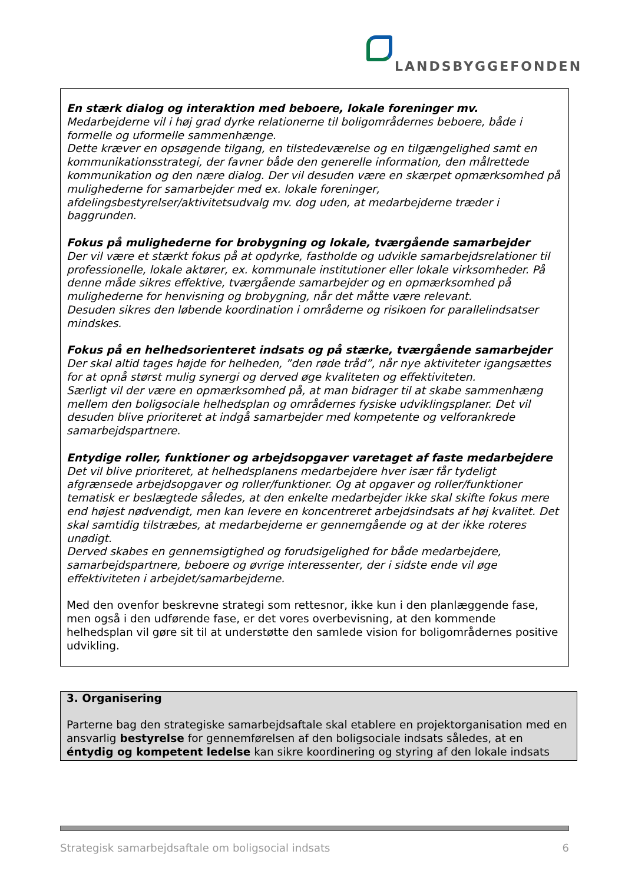LANDSBYGGEFONDEN
En stærk dialog og interaktion med beboere, lokale foreninger mv.
Medarbejderne vil i høj grad dyrke relationerne til boligområdernes beboere, både i formelle og uformelle sammenhænge.
Dette kræver en opsøgende tilgang, en tilstedeværelse og en tilgængelighed samt en kommunikationsstrategi, der favner både den generelle information, den målrettede kommunikation og den nære dialog. Der vil desuden være en skærpet opmærksomhed på mulighederne for samarbejder med ex. lokale foreninger, afdelingsbestyrelser/aktivitetsudvalg mv. dog uden, at medarbejderne træder i baggrunden.
Fokus på mulighederne for brobygning og lokale, tværgående samarbejder
Der vil være et stærkt fokus på at opdyrke, fastholde og udvikle samarbejdsrelationer til professionelle, lokale aktører, ex. kommunale institutioner eller lokale virksomheder. På denne måde sikres effektive, tværgående samarbejder og en opmærksomhed på mulighederne for henvisning og brobygning, når det måtte være relevant.
Desuden sikres den løbende koordination i områderne og risikoen for parallelindsatser mindskes.
Fokus på en helhedsorienteret indsats og på stærke, tværgående samarbejder
Der skal altid tages højde for helheden, ”den røde tråd”, når nye aktiviteter igangsættes for at opnå størst mulig synergi og derved øge kvaliteten og effektiviteten.
Særligt vil der være en opmærksomhed på, at man bidrager til at skabe sammenhæng mellem den boligsociale helhedsplan og områdernes fysiske udviklingsplaner. Det vil desuden blive prioriteret at indgå samarbejder med kompetente og velforankrede samarbejdspartnere.
Entydige roller, funktioner og arbejdsopgaver varetaget af faste medarbejdere
Det vil blive prioriteret, at helhedsplanens medarbejdere hver især får tydeligt afgrænsede arbejdsopgaver og roller/funktioner. Og at opgaver og roller/funktioner tematisk er beslægtede således, at den enkelte medarbejder ikke skal skifte fokus mere end højest nødvendigt, men kan levere en koncentreret arbejdsindsats af høj kvalitet. Det skal samtidig tilstræbes, at medarbejderne er gennemgående og at der ikke roteres unødigt.
Derved skabes en gennemsigtighed og forudsigelighed for både medarbejdere, samarbejdspartnere, beboere og øvrige interessenter, der i sidste ende vil øge effektiviteten i arbejdet/samarbejderne.
Med den ovenfor beskrevne strategi som rettesnor, ikke kun i den planlæggende fase, men også i den udførende fase, er det vores overbevisning, at den kommende helhedsplan vil gøre sit til at understøtte den samlede vision for boligområdernes positive udvikling.
3. Organisering
Parterne bag den strategiske samarbejdsaftale skal etablere en projektorganisation med en ansvarlig bestyrelse for gennemførelsen af den boligsociale indsats således, at en éntydig og kompetent ledelse kan sikre koordinering og styring af den lokale indsats
Strategisk samarbejdsaftale om boligsocial indsats 6